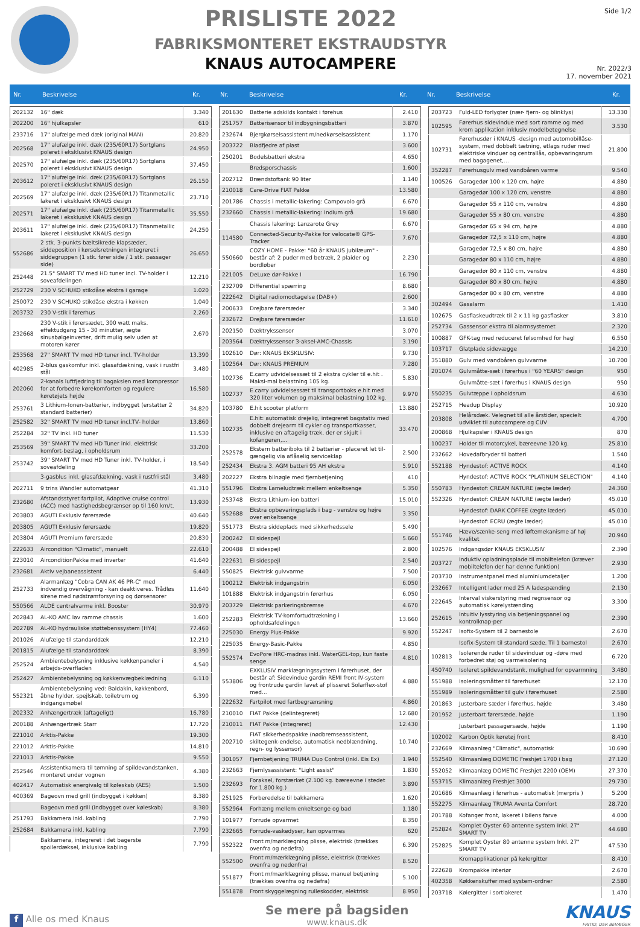PRISLISTE 2022
FABRIKSMONTERET EKSTRAUDSTYR
KNAUS AUTOCAMPERE
Side 1/2
Nr. 2022/3
17. november 2021
Nr. Beskrivelse Kr. Nr. Beskrivelse Kr. Nr. Beskrivelse Kr.
| 202132 | 16" dæk | 3.340 |
| 202200 | 16" hjulkapsler | 610 |
| 233716 | 17" alufælge med dæk (original MAN) | 20.820 |
| 202568 | 17" alufælge inkl. dæk (235/60R17) Sortglans poleret i eksklusivt KNAUS design | 24.950 |
| 202570 | 17" alufælge inkl. dæk (235/60R17) Sortglans poleret i eksklusivt KNAUS design | 37.450 |
| 203612 | 17" alufælge inkl. dæk (235/60R17) Sortglans poleret i eksklusivt KNAUS design | 26.150 |
| 202569 | 17" alufælge inkl. dæk (235/60R17) Titanmetallic lakeret i eksklusivt KNAUS design | 23.710 |
| 202571 | 17" alufælge inkl. dæk (235/60R17) Titanmetallic lakeret i eksklusivt KNAUS design | 35.550 |
| 203611 | 17" alufælge inkl. dæk (235/60R17) Titanmetallic lakeret i eksklusivt KNAUS design | 24.250 |
| 552686 | 2 stk. 3-punkts bæltsikrede klapsæder, siddeposition i kørselsretningen integreret i siddegruppen (1 stk. fører side / 1 stk. passager side) | 26.650 |
| 252448 | 21.5" SMART TV med HD tuner incl. TV-holder i soveafdelingen | 12.210 |
| 252729 | 230 V SCHUKO stikdåse ekstra i garage | 1.020 |
| 250072 | 230 V SCHUKO stikdåse ekstra i køkken | 1.040 |
| 203732 | 230 V-stik i førerhus | 2.260 |
| 232668 | 230 V-stik i førersædet, 300 watt maks. effektudgang 15 - 30 minutter, ægte sinusbølgeinverter, drift mulig selv uden at motoren kører | 2.670 |
| 253568 | 27" SMART TV med HD tuner incl. TV-holder | 13.390 |
| 402985 | 2-blus gaskomfur inkl. glasafdækning, vask i rustfri stål | 3.480 |
| 202060 | 2-kanals luftfjedring til bagakslen med kompressor for at forbedre kørekomforten og regulere køretøjets højde | 16.580 |
| 253761 | 3 Lithium-Ionen-batterier, indbygget (erstatter 2 standard batterier) | 34.820 |
| 252582 | 32" SMART TV med HD tuner incl.TV- holder | 13.860 |
| 252284 | 32" TV inkl. HD tuner | 11.530 |
| 253569 | 39" SMART TV med HD Tuner inkl. elektrisk komfort-beslag, i opholdsrum | 33.200 |
| 253742 | 39" SMART TV med HD Tuner inkl. TV-holder, i soveafdeling | 18.540 |
| | 3-gasblus inkl. glasafdækning, vask i rustfri stål | 3.480 |
| 202711 | 9 trins Wandler automatgear | 41.310 |
| 232680 | Afstandsstyret fartpilot, Adaptive cruise control (ACC) med hastighedsbegrænser op til 160 km/t. | 13.930 |
| 203803 | AGUTI Exklusiv førersæde | 40.640 |
| 203805 | AGUTI Exklusiv førersæde | 19.820 |
| 203804 | AGUTI Premium førersæde | 20.830 |
| 222633 | Aircondition "Climatic", manuelt | 22.610 |
| 223010 | AirconditionPakke med inverter | 41.640 |
| 232681 | Aktiv vejbaneassistent | 6.440 |
| 252733 | Alarmanlæg "Cobra CAN AK 46 PR-C" med indvendig overvågning - kan deaktiveres. Trådløs sirene med nødstrømforsyning og dørsensorer | 11.640 |
| 550566 | ALDE centralvarme inkl. Booster | 30.970 |
| 202843 | AL-KO AMC lav ramme chassis | 1.600 |
| 202789 | AL-KO hydrauliske støttebenssystem (HY4) | 77.460 |
| 201026 | Alufælge til standarddæk | 12.210 |
| 201815 | Alufælge til standarddæk | 8.390 |
| 252524 | Ambientebelysning inklusive køkkenpaneler i arbejds-overfladen | 4.540 |
| 252427 | Ambientebelysning og køkkenvægbeklædning | 6.110 |
| 552321 | Ambientebelysning ved: Baldakin, køkkenbord, åbne hylder, spejlskab, toiletrum og indgangsmøbel | 6.390 |
| 202332 | Anhængertræk (aftageligt) | 16.780 |
| 200188 | Anhængertræk Starr | 17.720 |
| 221010 | Arktis-Pakke | 19.300 |
| 221012 | Arktis-Pakke | 14.810 |
| 221013 | Arktis-Pakke | 9.550 |
| 252546 | Assistentkamera til tømning af spildevandstanken, monteret under vognen | 4.380 |
| 402417 | Automatisk energivalg til køleskab (AES) | 1.500 |
| 400369 | Bageovn med grill (indbygget i køkken) | 8.380 |
| | Bageovn med grill (indbygget over køleskab) | 8.380 |
| 251793 | Bakkamera inkl. kabling | 7.790 |
| 252684 | Bakkamera inkl. kabling | 7.790 |
| | Bakkamera, integreret i det bagerste spoilerdæksel, inklusive kabling | 7.790 |
| 201630 | Batterie adskilds kontakt i førehus | 2.410 |
| 251757 | Batterisensor til indbygningsbatteri | 3.870 |
| 232674 | Bjergkørselsassistent m/nedkørselsassistent | 1.170 |
| 203722 | Bladfjedre af plast | 3.600 |
| 250201 | Bodelsbatteri ekstra | 4.650 |
| | Bredsporschassis | 1.600 |
| 202712 | Brændstoftank 90 liter | 1.140 |
| 210018 | Care-Drive FIAT Pakke | 13.580 |
| 201786 | Chassis i metallic-lakering: Campovolo grå | 6.670 |
| 232660 | Chassis i metallic-lakering: Indium grå | 19.680 |
| | Chassis lakering: Lanzarote Grey | 6.670 |
| 114580 | Connected-Security-Pakke for velocate® GPS-Tracker | 7.670 |
| 550660 | COZY HOME - Pakke: "60 år KNAUS jubilæum" - består af: 2 puder med betræk, 2 plaider og bordløber | 2.230 |
| 221005 | DeLuxe dør-Pakke I | 16.790 |
| 232709 | Differential spærring | 8.680 |
| 222642 | Digital radiomodtagelse (DAB+) | 2.600 |
| 200633 | Drejbare førersæder | 3.340 |
| 232672 | Drejbare førersæder | 11.610 |
| 202150 | Dæktrykssensor | 3.070 |
| 203564 | Dæktrykssensor 3-aksel-AMC-Chassis | 3.190 |
| 102610 | Dør: KNAUS EKSKLUSIV: | 9.730 |
| 102564 | Dør: KNAUS PREMIUM | 7.280 |
| 102736 | E.carry udvidelsessæt til 2 ekstra cykler til e.hit . Maksi-mal belastning 105 kg. | 5.830 |
| 102737 | E.carry udvidelsessæt til transportboks e.hit med 320 liter volumen og maksimal belastning 102 kg. | 9.970 |
| 103780 | E.hit scooter platform | 13.880 |
| 102735 | E.hit: automatisk drejelig, integreret bagstativ med dobbelt drejearm til cykler og transportkasser, inklusive en aftagelig træk, der er skjult i kofangeren,... | 33.470 |
| 252578 | Ekstern batteriboks til 2 batterier - placeret let til-gængelig via aflåselig serviceklap | 2.500 |
| 252434 | Ekstra 3. AGM batteri 95 AH ekstra | 5.910 |
| 202227 | Ekstra bilnøgle med fjernbetjening | 410 |
| 551796 | Ekstra Lameludtræk mellem enkeltsenge | 5.350 |
| 253748 | Ekstra Lithium-ion batteri | 15.010 |
| 552688 | Ekstra opbevaringsplads i bag - venstre og højre over enkeltsenge | 3.350 |
| 551773 | Ekstra siddeplads med sikkerhedssele | 5.490 |
| 200242 | El sidespejl | 5.660 |
| 200488 | El sidespejl | 2.800 |
| 222631 | El sidespejl | 2.540 |
| 550825 | Elektrisk gulvvarme | 7.500 |
| 100212 | Elektrisk indgangstrin | 6.050 |
| 101888 | Elektrisk indgangstrin førerhus | 6.050 |
| 203729 | Elektrisk parkeringsbremse | 4.670 |
| 252283 | Elektrisk TV-komfortudtrækning i opholdsafdelingen | 13.660 |
| 225030 | Energy Plus-Pakke | 9.920 |
| 225035 | Energy-Basic-Pakke | 4.850 |
| 552574 | EvoPore HRC-madras inkl. WaterGEL-top, kun faste senge | 4.810 |
| 553806 | EXKLUSIV mørklægningssystem i førerhuset, der består af: Sidevindue gardin REMI front IV-system og frontrude gardin lavet af plisseret Solarflex-stof med... | 4.880 |
| 222632 | Fartpilot med fartbegrænsning | 4.860 |
| 210010 | FIAT Pakke (delintegreret) | 12.680 |
| 210011 | FIAT Pakke (integreret) | 12.430 |
| 202710 | FIAT sikkerhedspakke (nødbremseassistent, skiltegenk-endelse, automatisk nedblændning, regn- og lyssensor) | 10.740 |
| 301057 | Fjernbetjening TRUMA Duo Control (inkl. Eis Ex) | 1.940 |
| 232663 | Fjernlysassistent: "Light assist" | 1.830 |
| 232693 | Foraksel, forstærket (2.100 kg. bæreevne i stedet for 1.800 kg.) | 3.890 |
| 251925 | Forberedelse til bakkamera | 1.620 |
| 552964 | Forhæng mellem enkeltsenge og bad | 1.180 |
| 101977 | Forrude opvarmet | 8.350 |
| 232665 | Forrude-vaskedyser, kan opvarmes | 620 |
| 552322 | Front m/mørklægning plisse, elektrisk (trækkes ovenfra og nedefra) | 6.390 |
| 552500 | Front m/mærklægning plisse, elektrisk (trækkes ovenfra og nedenfra) | 8.520 |
| 551877 | Front m/mærklægning plisse, manuel betjening (trækkes ovenfra og nedefra) | 5.100 |
| 551878 | Front skyggelægning rulleskodder, elektrisk | 8.950 |
| 203723 | Fuld-LED forlygter (nær- fjern- og blinklys) | 13.330 |
| 102595 | Førerhus sidevindue med sort ramme og med krom applikation inklusiv modelbetegnelse | 3.530 |
| 102731 | Førerhusdør i KNAUS -design med automobillåse-system, med dobbelt tætning, etlags ruder med elektriske vinduer og centrallås, opbevaringsrum med bagagenet,... | 21.800 |
| 352287 | Førerhusgulv med vandbåren varme | 9.540 |
| 100526 | Garagedør 100 x 120 cm, højre | 4.880 |
| | Garagedør 100 x 120 cm, venstre | 4.880 |
| | Garagedør 55 x 110 cm, venstre | 4.880 |
| | Garagedør 55 x 80 cm, venstre | 4.880 |
| | Garagedør 65 x 94 cm, højre | 4.880 |
| | Garagedør 72,5 x 110 cm, højre | 4.880 |
| | Garagedør 72,5 x 80 cm, højre | 4.880 |
| | Garagedør 80 x 110 cm, højre | 4.880 |
| | Garagedør 80 x 110 cm, venstre | 4.880 |
| | Garagedør 80 x 80 cm, højre | 4.880 |
| | Garagedør 80 x 80 cm, venstre | 4.880 |
| 302494 | Gasalarm | 1.410 |
| 102675 | Gasflaskeudtræk til 2 x 11 kg gasflasker | 3.810 |
| 252734 | Gassensor ekstra til alarmsystemet | 2.320 |
| 100887 | GFK-tag med reduceret følsomhed for hagl | 6.550 |
| 103717 | Glatplade sidevægge | 14.210 |
| 351880 | Gulv med vandbåren gulvvarme | 10.700 |
| 201074 | Gulvmåtte-sæt i førerhus i "60 YEARS" design | 950 |
| | Gulvmåtte-sæt i førerhus i KNAUS design | 950 |
| 550235 | Gulvtæppe i opholdsrum | 4.630 |
| 252715 | Headup Display | 10.920 |
| 203808 | Helårsdæk. Velegnet til alle årstider, specielt udviklet til autocampere og CUV | 4.700 |
| 200868 | Hjulkapsler i KNAUS design | 870 |
| 100237 | Holder til motorcykel, bæreevne 120 kg. | 25.810 |
| 232662 | Hovedafbryder til batteri | 1.540 |
| 552188 | Hyndestof: ACTIVE ROCK | 4.140 |
| | Hyndestof: ACTIVE ROCK "PLATINUM SELECTION" | 4.140 |
| 550783 | Hyndestof: CREAM NATURE (ægte læder) | 24.360 |
| 552326 | Hyndestof: CREAM NATURE (ægte læder) | 45.010 |
| | Hyndestof: DARK COFFEE (ægte læder) | 45.010 |
| | Hyndestof: ECRU (ægte læder) | 45.010 |
| 551746 | Hæve/sænke-seng med løftemekanisme af høj kvalitet | 20.940 |
| 102576 | Indgangsdør KNAUS EKSKLUSIV | 2.390 |
| 203727 | Induktiv opladningsplade til mobiltelefon (kræver mobiltelefon der har denne funktion) | 2.930 |
| 203730 | Instrumentpanel med aluminiumdetaljer | 1.200 |
| 232667 | Intelligent lader med 25 A ladespænding | 2.130 |
| 222645 | Interval viskerstyring med regnsensor og automatisk kørelystænding | 3.300 |
| 252615 | Intuitiv lysstyring via betjeningspanel og kontrolknap-per | 2.390 |
| 552247 | Isofix-System til 2 barnestole | 2.670 |
| | Isofix-System til standard sæde. Til 1 barnestol | 2.670 |
| 102813 | Isolerende ruder til sidevinduer og -døre med forbedret støj og varmeisolering | 6.720 |
| 450740 | Isoleret spildevandstank, mulighed for opvarmning | 3.480 |
| 551988 | Isoleringsmåtter til førerhuset | 12.170 |
| 551989 | Isoleringsmåtter til gulv i førerhuset | 2.580 |
| 201863 | Justerbare sæder i førerhus, højde | 3.480 |
| 201952 | Justerbart førersæde, højde | 1.190 |
| | Justerbart passagersæde, højde | 1.190 |
| 102002 | Karbon Optik køretøj front | 8.410 |
| 232669 | Klimaanlæg "Climatic", automatisk | 10.690 |
| 552540 | Klimaanlæg DOMETIC Freshjet 1700 i bag | 27.120 |
| 552052 | Klimaanlæg DOMETIC Freshjet 2200 (OEM) | 27.370 |
| 553715 | Klimaanlæg Freshjet 3000 | 29.730 |
| 201686 | Klimaanlæg i førerhus - automatisk (merpris ) | 5.200 |
| 552275 | Klimaanlæg TRUMA Aventa Comfort | 28.720 |
| 201788 | Kofanger front, lakeret i bilens farve | 4.000 |
| 252824 | Komplet Oyster 60 antenne system Inkl. 27" SMART TV | 44.680 |
| 252825 | Komplet Oyster 80 antenne system Inkl. 27" SMART TV | 47.530 |
| | Kromapplikationer på kølergitter | 8.410 |
| 222628 | Krompakke interiør | 2.670 |
| 402358 | Køkkenskuffer med system-ordner | 2.580 |
| 203718 | Kølergitter i sortlakeret | 1.470 |
f Alle os med Knaus
Se mere på bagsiden
www.knaus.dk
KNAUS
FRITID, DER BEVÆGER